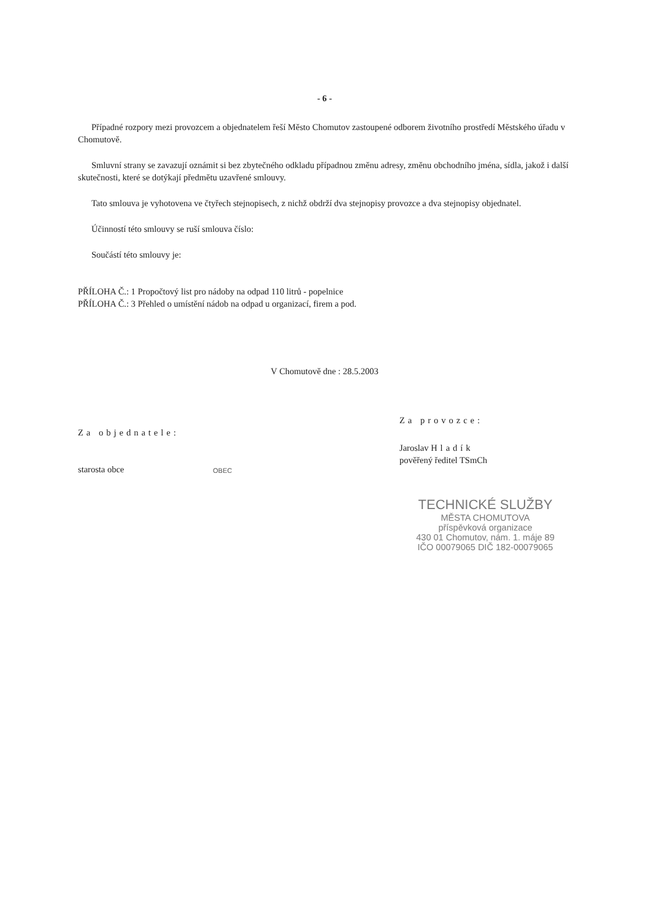- 6 -
Případné rozpory mezi provozcem a objednatelem řeší Město Chomutov zastoupené odborem životního prostředí Městského úřadu v Chomutově.
Smluvní strany se zavazují oznámit si bez zbytečného odkladu případnou změnu adresy, změnu obchodního jména, sídla, jakož i další skutečnosti, které se dotýkají předmětu uzavřené smlouvy.
Tato smlouva je vyhotovena ve čtyřech stejnopisech, z nichž obdrží dva stejnopisy provozce a dva stejnopisy objednatel.
Účinností této smlouvy se ruší smlouva číslo:
Součástí této smlouvy je:
PŘÍLOHA Č.: 1 Propočtový list pro nádoby na odpad 110 litrů - popelnice
PŘÍLOHA Č.: 3 Přehled o umístění nádob na odpad u organizací, firem a pod.
V Chomutově dne : 28.5.2003
Za objednatele:
starosta obce
OBEC
Za provozce:
Jaroslav Hladík
pověřený ředitel TSmCh
TECHNICKÉ SLUŽBY
MĚSTA CHOMUTOVA
příspěvková organizace
430 01 Chomutov, nám. 1. máje 89
IČO 00079065 DIČ 182-00079065